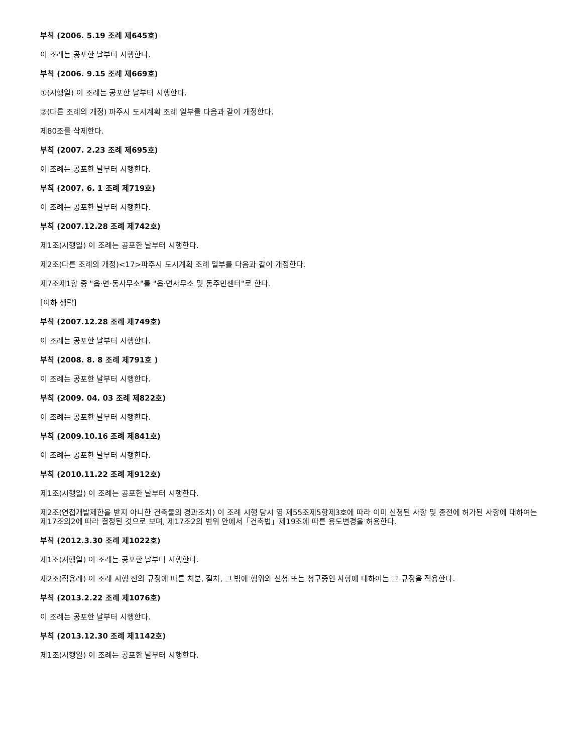부칙 (2006. 5.19 조례 제645호)
이 조례는 공포한 날부터 시행한다.
부칙 (2006. 9.15 조례 제669호)
①(시행일) 이 조례는 공포한 날부터 시행한다.
②(다른 조례의 개정) 파주시 도시계획 조례 일부를 다음과 같이 개정한다.
제80조를 삭제한다.
부칙 (2007. 2.23 조례 제695호)
이 조례는 공포한 날부터 시행한다.
부칙 (2007. 6. 1 조례 제719호)
이 조례는 공포한 날부터 시행한다.
부칙 (2007.12.28 조례 제742호)
제1조(시행일) 이 조례는 공포한 날부터 시행한다.
제2조(다른 조례의 개정)<17>파주시 도시계획 조례 일부를 다음과 같이 개정한다.
제7조제1항 중 "읍·면·동사무소"를 "읍·면사무소 및 동주민센터"로 한다.
[이하 생략]
부칙 (2007.12.28 조례 제749호)
이 조례는 공포한 날부터 시행한다.
부칙 (2008. 8. 8 조례 제791호 )
이 조례는 공포한 날부터 시행한다.
부칙 (2009. 04. 03 조례 제822호)
이 조례는 공포한 날부터 시행한다.
부칙 (2009.10.16 조례 제841호)
이 조례는 공포한 날부터 시행한다.
부칙 (2010.11.22 조례 제912호)
제1조(시행일) 이 조례는 공포한 날부터 시행한다.
제2조(연접개발제한을 받지 아니한 건축물의 경과조치) 이 조례 시행 당시 영 제55조제5항제3호에 따라 이미 신청된 사항 및 종전에 허가된 사항에 대하여는 제17조의2에 따라 결정된 것으로 보며, 제17조2의 범위 안에서「건축법」제19조에 따른 용도변경을 허용한다.
부칙 (2012.3.30 조례 제1022호)
제1조(시행일) 이 조례는 공포한 날부터 시행한다.
제2조(적용례) 이 조례 시행 전의 규정에 따른 처분, 절차, 그 밖에 행위와 신청 또는 청구중인 사항에 대하여는 그 규정을 적용한다.
부칙 (2013.2.22 조례 제1076호)
이 조례는 공포한 날부터 시행한다.
부칙 (2013.12.30 조례 제1142호)
제1조(시행일) 이 조례는 공포한 날부터 시행한다.